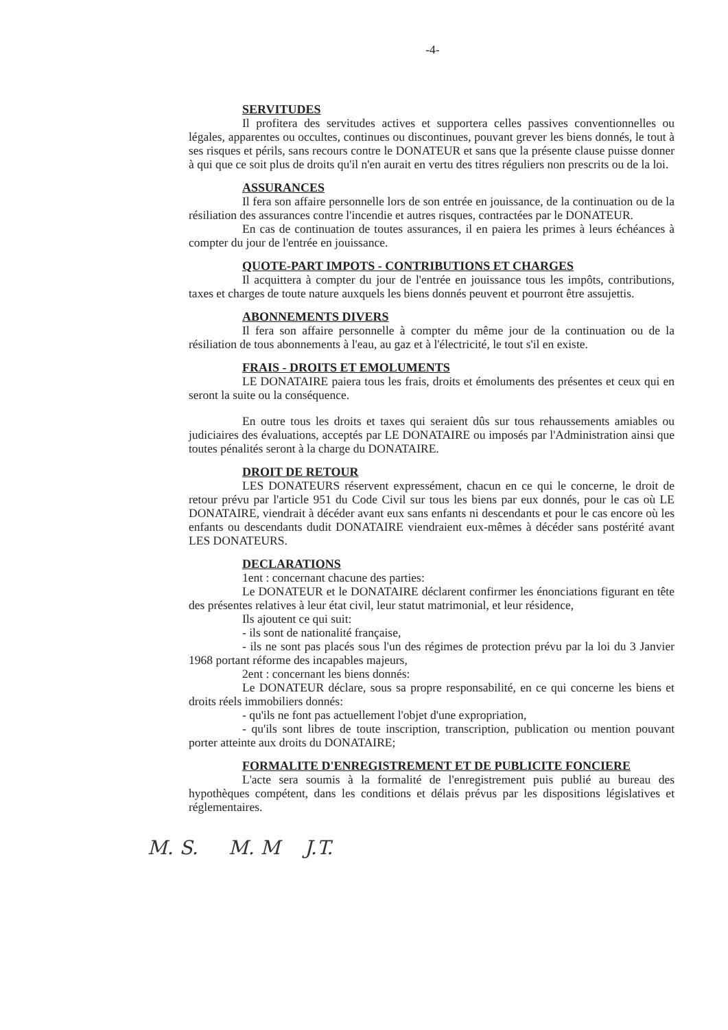-4-
SERVITUDES
Il profitera des servitudes actives et supportera celles passives conventionnelles ou légales, apparentes ou occultes, continues ou discontinues, pouvant grever les biens donnés, le tout à ses risques et périls, sans recours contre le DONATEUR et sans que la présente clause puisse donner à qui que ce soit plus de droits qu'il n'en aurait en vertu des titres réguliers non prescrits ou de la loi.
ASSURANCES
Il fera son affaire personnelle lors de son entrée en jouissance, de la continuation ou de la résiliation des assurances contre l'incendie et autres risques, contractées par le DONATEUR.
En cas de continuation de toutes assurances, il en paiera les primes à leurs échéances à compter du jour de l'entrée en jouissance.
QUOTE-PART IMPOTS - CONTRIBUTIONS ET CHARGES
Il acquittera à compter du jour de l'entrée en jouissance tous les impôts, contributions, taxes et charges de toute nature auxquels les biens donnés peuvent et pourront être assujettis.
ABONNEMENTS DIVERS
Il fera son affaire personnelle à compter du même jour de la continuation ou de la résiliation de tous abonnements à l'eau, au gaz et à l'électricité, le tout s'il en existe.
FRAIS - DROITS ET EMOLUMENTS
LE DONATAIRE paiera tous les frais, droits et émoluments des présentes et ceux qui en seront la suite ou la conséquence.
En outre tous les droits et taxes qui seraient dûs sur tous rehaussements amiables ou judiciaires des évaluations, acceptés par LE DONATAIRE ou imposés par l'Administration ainsi que toutes pénalités seront à la charge du DONATAIRE.
DROIT DE RETOUR
LES DONATEURS réservent expressément, chacun en ce qui le concerne, le droit de retour prévu par l'article 951 du Code Civil sur tous les biens par eux donnés, pour le cas où LE DONATAIRE, viendrait à décéder avant eux sans enfants ni descendants et pour le cas encore où les enfants ou descendants dudit DONATAIRE viendraient eux-mêmes à décéder sans postérité avant LES DONATEURS.
DECLARATIONS
1ent : concernant chacune des parties:
Le DONATEUR et le DONATAIRE déclarent confirmer les énonciations figurant en tête des présentes relatives à leur état civil, leur statut matrimonial, et leur résidence,
Ils ajoutent ce qui suit:
- ils sont de nationalité française,
- ils ne sont pas placés sous l'un des régimes de protection prévu par la loi du 3 Janvier 1968 portant réforme des incapables majeurs,
2ent : concernant les biens donnés:
Le DONATEUR déclare, sous sa propre responsabilité, en ce qui concerne les biens et droits réels immobiliers donnés:
- qu'ils ne font pas actuellement l'objet d'une expropriation,
- qu'ils sont libres de toute inscription, transcription, publication ou mention pouvant porter atteinte aux droits du DONATAIRE;
FORMALITE D'ENREGISTREMENT ET DE PUBLICITE FONCIERE
L'acte sera soumis à la formalité de l'enregistrement puis publié au bureau des hypothèques compétent, dans les conditions et délais prévus par les dispositions législatives et réglementaires.
M. S. M. M J.T.